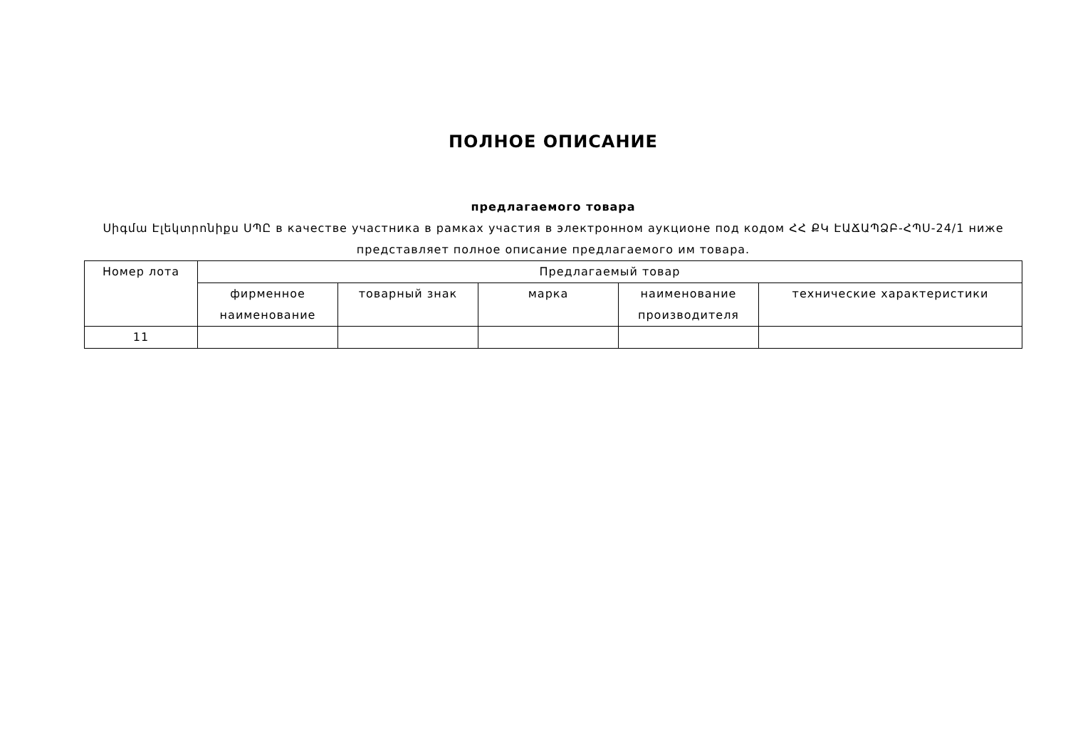ПОЛНОЕ ОПИСАНИЕ
предлагаемого товара
Սիգմա Էլեկտրոնիքս ՍՊԸ в качестве участника в рамках участия в электронном аукционе под кодом ՀՀ ՔԿ ԷԱՃԱՊՁԲ-ՀՊՍ-24/1 ниже представляет полное описание предлагаемого им товара.
| Номер лота | Предлагаемый товар | | | | |
| --- | --- | --- | --- | --- | --- |
| | фирменное наименование | товарный знак | марка | наименование производителя | технические характеристики |
| 11 | | | | | |